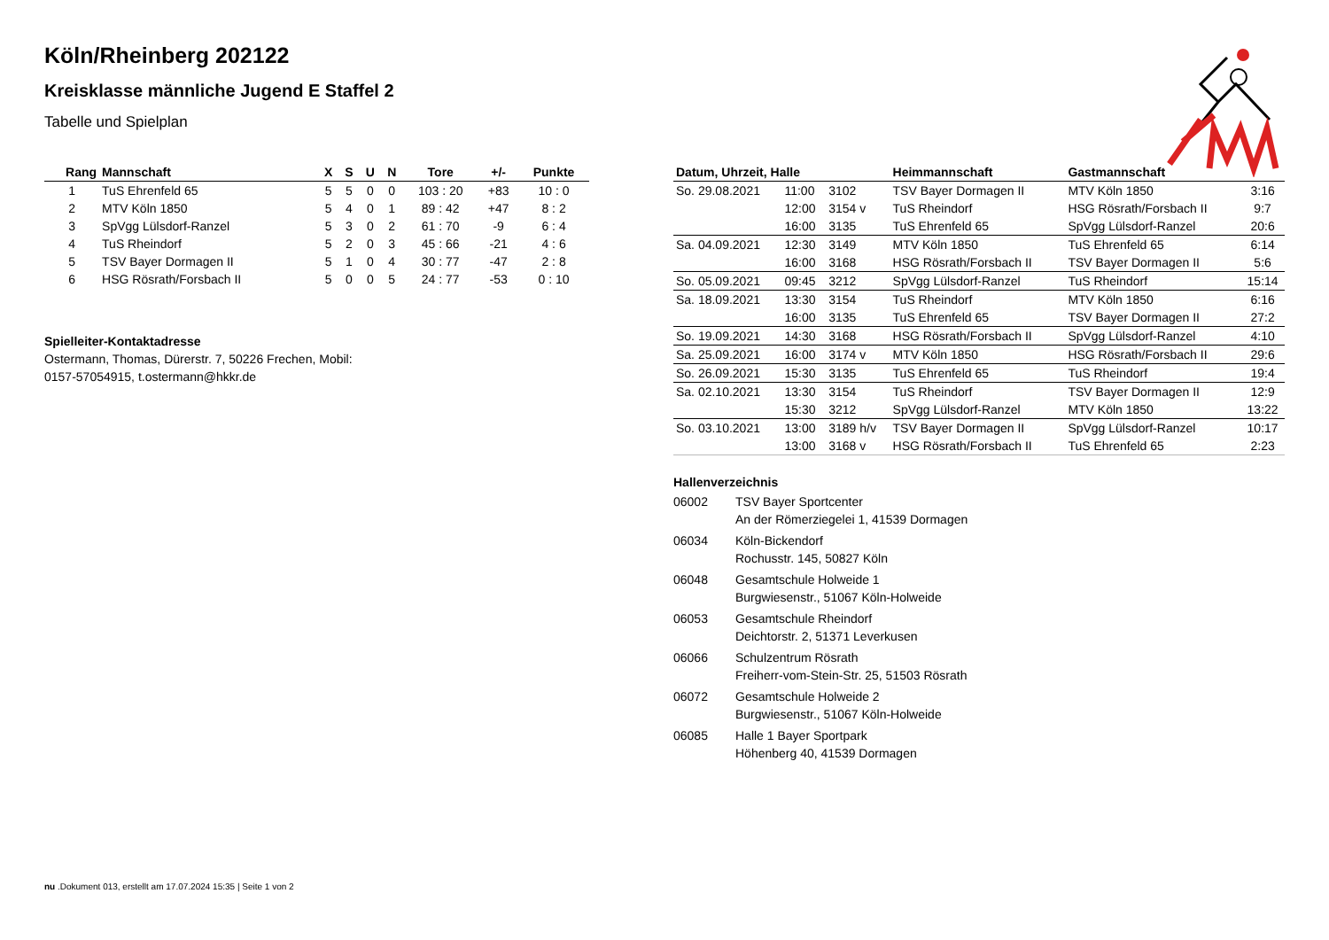Köln/Rheinberg 202122
Kreisklasse männliche Jugend E Staffel 2
Tabelle und Spielplan
| Rang | Mannschaft | X | S | U | N | Tore | +/- | Punkte |
| --- | --- | --- | --- | --- | --- | --- | --- | --- |
| 1 | TuS Ehrenfeld 65 | 5 | 5 | 0 | 0 | 103 : 20 | +83 | 10 : 0 |
| 2 | MTV Köln 1850 | 5 | 4 | 0 | 1 | 89 : 42 | +47 | 8 : 2 |
| 3 | SpVgg Lülsdorf-Ranzel | 5 | 3 | 0 | 2 | 61 : 70 | -9 | 6 : 4 |
| 4 | TuS Rheindorf | 5 | 2 | 0 | 3 | 45 : 66 | -21 | 4 : 6 |
| 5 | TSV Bayer Dormagen II | 5 | 1 | 0 | 4 | 30 : 77 | -47 | 2 : 8 |
| 6 | HSG Rösrath/Forsbach II | 5 | 0 | 0 | 5 | 24 : 77 | -53 | 0 : 10 |
Spielleiter-Kontaktadresse
Ostermann, Thomas, Dürerstr. 7, 50226 Frechen, Mobil:
0157-57054915, t.ostermann@hkkr.de
| Datum, Uhrzeit, Halle | | | Heimmannschaft | Gastmannschaft | |
| --- | --- | --- | --- | --- | --- |
| So. 29.08.2021 | 11:00 | 3102 | TSV Bayer Dormagen II | MTV Köln 1850 | 3:16 |
| | 12:00 | 3154 v | TuS Rheindorf | HSG Rösrath/Forsbach II | 9:7 |
| | 16:00 | 3135 | TuS Ehrenfeld 65 | SpVgg Lülsdorf-Ranzel | 20:6 |
| Sa. 04.09.2021 | 12:30 | 3149 | MTV Köln 1850 | TuS Ehrenfeld 65 | 6:14 |
| | 16:00 | 3168 | HSG Rösrath/Forsbach II | TSV Bayer Dormagen II | 5:6 |
| So. 05.09.2021 | 09:45 | 3212 | SpVgg Lülsdorf-Ranzel | TuS Rheindorf | 15:14 |
| Sa. 18.09.2021 | 13:30 | 3154 | TuS Rheindorf | MTV Köln 1850 | 6:16 |
| | 16:00 | 3135 | TuS Ehrenfeld 65 | TSV Bayer Dormagen II | 27:2 |
| So. 19.09.2021 | 14:30 | 3168 | HSG Rösrath/Forsbach II | SpVgg Lülsdorf-Ranzel | 4:10 |
| Sa. 25.09.2021 | 16:00 | 3174 v | MTV Köln 1850 | HSG Rösrath/Forsbach II | 29:6 |
| So. 26.09.2021 | 15:30 | 3135 | TuS Ehrenfeld 65 | TuS Rheindorf | 19:4 |
| Sa. 02.10.2021 | 13:30 | 3154 | TuS Rheindorf | TSV Bayer Dormagen II | 12:9 |
| | 15:30 | 3212 | SpVgg Lülsdorf-Ranzel | MTV Köln 1850 | 13:22 |
| So. 03.10.2021 | 13:00 | 3189 h/v | TSV Bayer Dormagen II | SpVgg Lülsdorf-Ranzel | 10:17 |
| | 13:00 | 3168 v | HSG Rösrath/Forsbach II | TuS Ehrenfeld 65 | 2:23 |
Hallenverzeichnis
06002 TSV Bayer Sportcenter
An der Römerziegelei 1, 41539 Dormagen
06034 Köln-Bickendorf
Rochusstr. 145, 50827 Köln
06048 Gesamtschule Holweide 1
Burgwiesenstr., 51067 Köln-Holweide
06053 Gesamtschule Rheindorf
Deichtorstr. 2, 51371 Leverkusen
06066 Schulzentrum Rösrath
Freiherr-vom-Stein-Str. 25, 51503 Rösrath
06072 Gesamtschule Holweide 2
Burgwiesenstr., 51067 Köln-Holweide
06085 Halle 1 Bayer Sportpark
Höhenberg 40, 41539 Dormagen
nu .Dokument 013, erstellt am 17.07.2024 15:35 | Seite 1 von 2